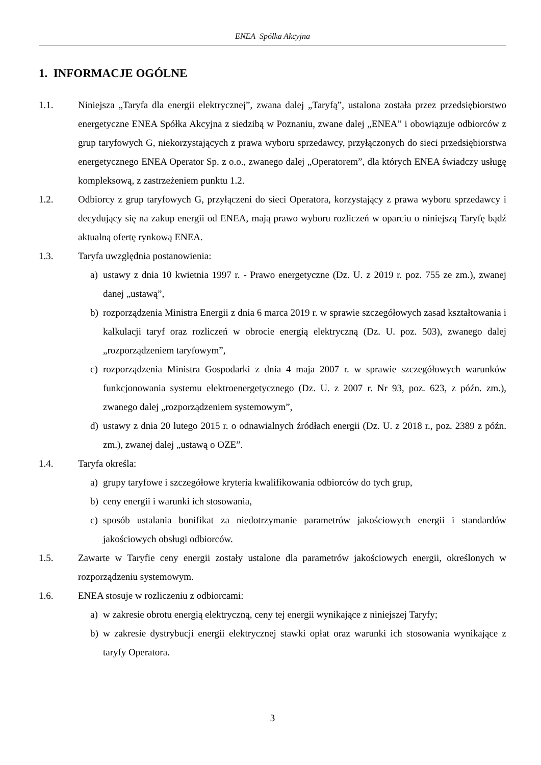ENEA Spółka Akcyjna
1. INFORMACJE OGÓLNE
1.1. Niniejsza „Taryfa dla energii elektrycznej”, zwana dalej „Taryfą”, ustalona została przez przedsiębiorstwo energetyczne ENEA Spółka Akcyjna z siedzibą w Poznaniu, zwane dalej „ENEA” i obowiązuje odbiorców z grup taryfowych G, niekorzystających z prawa wyboru sprzedawcy, przyłączonych do sieci przedsiębiorstwa energetycznego ENEA Operator Sp. z o.o., zwanego dalej „Operatorem”, dla których ENEA świadczy usługę kompleksową, z zastrzeżeniem punktu 1.2.
1.2. Odbiorcy z grup taryfowych G, przyłączeni do sieci Operatora, korzystający z prawa wyboru sprzedawcy i decydujący się na zakup energii od ENEA, mają prawo wyboru rozliczeń w oparciu o niniejszą Taryfę bądź aktualną ofertę rynkową ENEA.
1.3. Taryfa uwzględnia postanowienia:
a) ustawy z dnia 10 kwietnia 1997 r. - Prawo energetyczne (Dz. U. z 2019 r. poz. 755 ze zm.), zwanej danej „ustawą”,
b) rozporządzenia Ministra Energii z dnia 6 marca 2019 r. w sprawie szczegółowych zasad kształtowania i kalkulacji taryf oraz rozliczeń w obrocie energią elektryczną (Dz. U. poz. 503), zwanego dalej „rozporządzeniem taryfowym”,
c) rozporządzenia Ministra Gospodarki z dnia 4 maja 2007 r. w sprawie szczegółowych warunków funkcjonowania systemu elektroenergetycznego (Dz. U. z 2007 r. Nr 93, poz. 623, z późn. zm.), zwanego dalej „rozporządzeniem systemowym”,
d) ustawy z dnia 20 lutego 2015 r. o odnawialnych źródłach energii (Dz. U. z 2018 r., poz. 2389 z późn. zm.), zwanej dalej „ustawą o OZE”.
1.4. Taryfa określa:
a) grupy taryfowe i szczegółowe kryteria kwalifikowania odbiorców do tych grup,
b) ceny energii i warunki ich stosowania,
c) sposób ustalania bonifikat za niedotrzymanie parametrów jakościowych energii i standardów jakościowych obsługi odbiorców.
1.5. Zawarte w Taryfie ceny energii zostały ustalone dla parametrów jakościowych energii, określonych w rozporządzeniu systemowym.
1.6. ENEA stosuje w rozliczeniu z odbiorcami:
a) w zakresie obrotu energią elektryczną, ceny tej energii wynikające z niniejszej Taryfy;
b) w zakresie dystrybucji energii elektrycznej stawki opłat oraz warunki ich stosowania wynikające z taryfy Operatora.
3